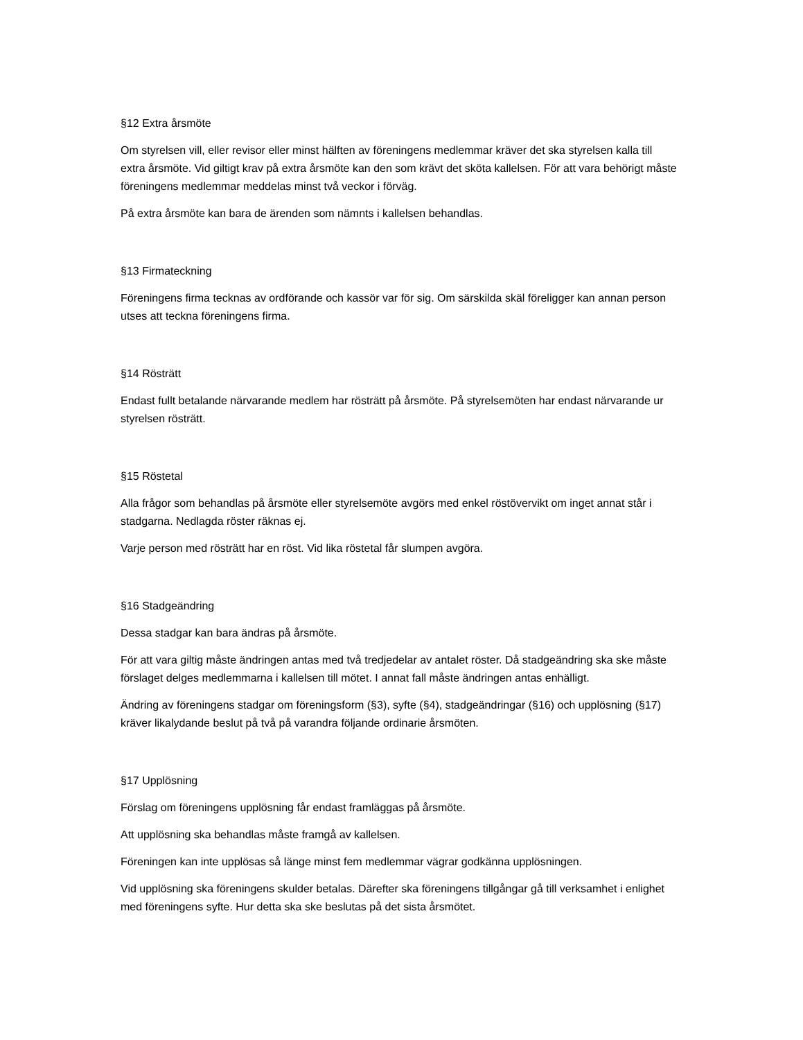§12 Extra årsmöte
Om styrelsen vill, eller revisor eller minst hälften av föreningens medlemmar kräver det ska styrelsen kalla till extra årsmöte. Vid giltigt krav på extra årsmöte kan den som krävt det sköta kallelsen. För att vara behörigt måste föreningens medlemmar meddelas minst två veckor i förväg.
På extra årsmöte kan bara de ärenden som nämnts i kallelsen behandlas.
§13 Firmateckning
Föreningens firma tecknas av ordförande och kassör var för sig. Om särskilda skäl föreligger kan annan person utses att teckna föreningens firma.
§14 Rösträtt
Endast fullt betalande närvarande medlem har rösträtt på årsmöte. På styrelsemöten har endast närvarande ur styrelsen rösträtt.
§15 Röstetal
Alla frågor som behandlas på årsmöte eller styrelsemöte avgörs med enkel röstövervikt om inget annat står i stadgarna. Nedlagda röster räknas ej.
Varje person med rösträtt har en röst. Vid lika röstetal får slumpen avgöra.
§16 Stadgeändring
Dessa stadgar kan bara ändras på årsmöte.
För att vara giltig måste ändringen antas med två tredjedelar av antalet röster. Då stadgeändring ska ske måste förslaget delges medlemmarna i kallelsen till mötet. I annat fall måste ändringen antas enhälligt.
Ändring av föreningens stadgar om föreningsform (§3), syfte (§4), stadgeändringar (§16) och upplösning (§17) kräver likalydande beslut på två på varandra följande ordinarie årsmöten.
§17 Upplösning
Förslag om föreningens upplösning får endast framläggas på årsmöte.
Att upplösning ska behandlas måste framgå av kallelsen.
Föreningen kan inte upplösas så länge minst fem medlemmar vägrar godkänna upplösningen.
Vid upplösning ska föreningens skulder betalas. Därefter ska föreningens tillgångar gå till verksamhet i enlighet med föreningens syfte. Hur detta ska ske beslutas på det sista årsmötet.